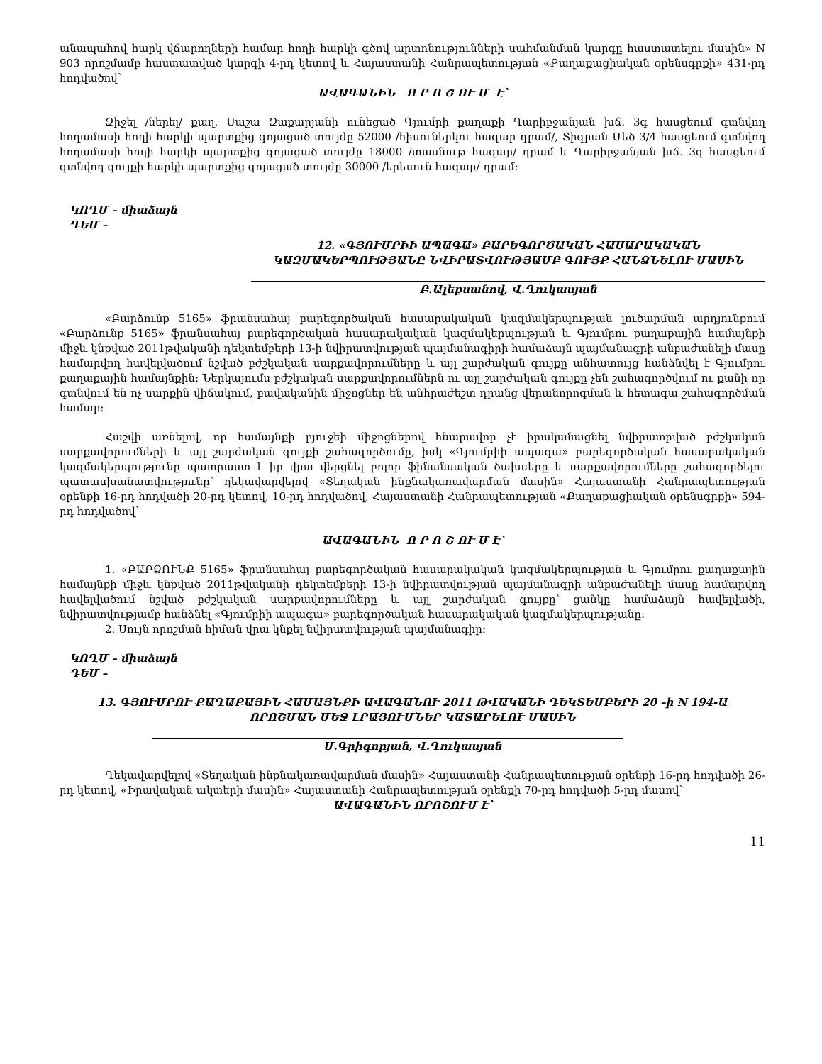անապահով հարկ վճարողների համար հողի հարկի գծով արտոնությունների սահմանման կարգը հաստատելու մասին» N 903 որոշմամբ հաստատված կարգի 4-րդ կետով և Հայաստանի Հանրապետության «Քաղաքացիական օրենսգրքի» 431-րդ հոդվածով՝
ԱՎԱԳԱՆԻՆ Ո Ր Ո Շ ՈՒ Մ Է՝
Զիջել /ներել/ քաղ. Սաշա Զաքարյանի ունեցած Գյումրի քաղաքի Ղարիբջանյան խճ. 3գ հասցեում գտնվող հողամասի հողի հարկի պարտքից գոյացած տույժը 52000 /հիսուներկու հազար դրամ/, Տիգրան Մեծ 3/4 հասցեում գտնվող հողամասի հողի հարկի պարտքից գոյացած տույժը 18000 /տասնութ հազար/ դրամ և Ղարիբջանյան խճ. 3գ հասցեում գտնվող գույքի հարկի պարտքից գոյացած տույժը 30000 /երեսուն հազար/ դրամ:
ԿՈՂՄ – միաձայն
ԴԵՄ –
12. «ԳՅՈՒՄՐԻԻ ԱՊԱԳԱ» ԲԱՐԵԳՈՐԾԱԿԱՆ ՀԱՍԱՐԱԿԱԿԱՆ ԿԱԶՄԱԿԵՐՊՈՒԹՅԱՆԸ ՆՎԻՐԱՏՎՈՒԹՅԱՄԲ ԳՈՒՅՔ ՀԱՆՁՆԵԼՈՒ ՄԱՍԻՆ
Բ.Ալեքսանով, Վ.Ղուկասյան
«Բարձունք 5165» ֆրանսահայ բարեգործական հասարակական կազմակերպության լուծարման արդյունքում «Բարձունք 5165» ֆրանսահայ բարեգործական հասարակական կազմակերպության և Գյումրու քաղաքային համայնքի միջև կնքված 2011թվականի դեկտեմբերի 13-ի նվիրատվության պայմանագիրի համաձայն պայմանագրի անբաժանելի մասը համարվող հավելվածում նշված բժշկական սարքավորումները և այլ շարժական գույքը անհատույց հանձնվել է Գյումրու քաղաքային համայնքին: Ներկայումս բժշկական սարքավորումներն ու այլ շարժական գույքը չեն շահագործվում ու քանի որ գտնվում են ոչ սարքին վիճակում, բավականին միջոցներ են անհրաժեշտ դրանց վերանորոգման և հետագա շահագործման համար:
Հաշվի առնելով, որ համայնքի բյուջեի միջոցներով հնարավոր չէ իրականացնել նվիրատրված բժշկական սարքավորումների և այլ շարժական գույքի շահագործումը, իսկ «Գյումրիի ապագա» բարեգործական հասարակական կազմակերպությունը պատրաստ է իր վրա վերցնել բոլոր ֆինանսական ծախսերը և սարքավորումները շահագործելու պատասխանատվությունը՝ ղեկավարվելով «Տեղական ինքնակառավարման մասին» Հայաստանի Հանրապետության օրենքի 16-րդ հոդվածի 20-րդ կետով, 10-րդ հոդվածով, Հայաստանի Հանրապետության «Քաղաքացիական օրենսգրքի» 594-րդ հոդվածով՝
ԱՎԱԳԱՆԻՆ Ո Ր Ո Շ ՈՒ Մ Է՝
1. «ԲԱՐՁՈՒՆՔ 5165» ֆրանսահայ բարեգործական հասարակական կազմակերպության և Գյումրու քաղաքային համայնքի միջև կնքված 2011թվականի դեկտեմբերի 13-ի նվիրատվության պայմանագրի անբաժանելի մասը համարվող հավելվածում նշված բժշկական սարքավորումները և այլ շարժական գույքը՝ ցանկը համաձայն հավելվածի, նվիրատվությամբ հանձնել «Գյումրիի ապագա» բարեգործական հասարակական կազմակերպությանը:
2. Սույն որոշման հիման վրա կնքել նվիրատվության պայմանագիր:
ԿՈՂՄ – միաձայն
ԴԵՄ –
13. ԳՅՈՒՄՐՈՒ ՔԱՂԱՔԱՅԻՆ ՀԱՄԱՅՆՔԻ ԱՎԱԳԱՆՈՒ 2011 ԹՎԱԿԱՆԻ ԴԵԿՏԵՄԲԵՐԻ 20 –ի N 194-Ա ՈՐՈՇՄԱՆ ՄԵՋ ԼՐԱՑՈՒՄՆԵՐ ԿԱՏԱՐԵԼՈՒ ՄԱՍԻՆ
Մ.Գրիգորյան, Վ.Ղուկասյան
Ղեկավարվելով «Տեղական ինքնակառավարման մասին» Հայաստանի Հանրապետության օրենքի 16-րդ հոդվածի 26-րդ կետով, «Իրավական ակտերի մասին» Հայաստանի Հանրապետության օրենքի 70-րդ հոդվածի 5-րդ մասով՝
ԱՎԱԳԱՆԻՆ ՈՐՈՇՈՒՄ Է՝
11